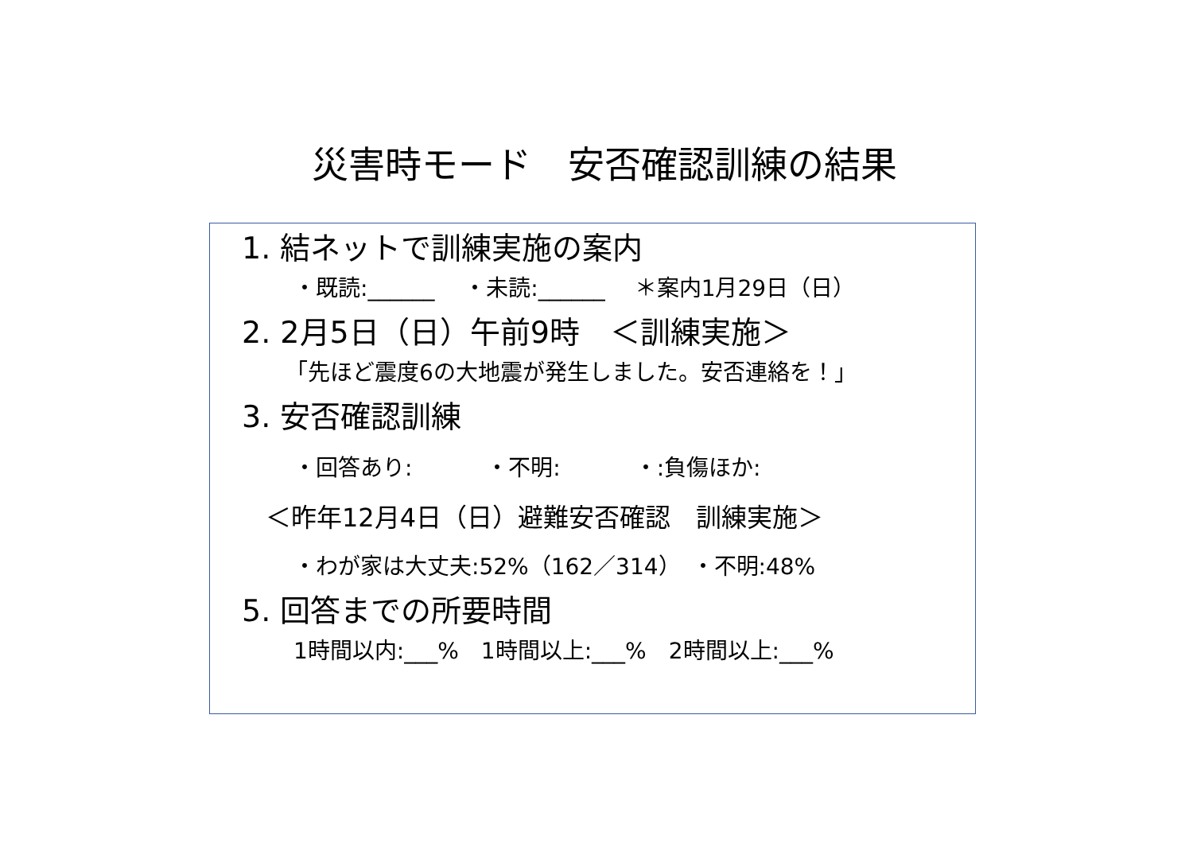災害時モード　安否確認訓練の結果
1. 結ネットで訓練実施の案内
・既読:______　 ・未読:______　 ＊案内1月29日（日）
2. 2月5日（日）午前9時　＜訓練実施＞
「先ほど震度6の大地震が発生しました。安否連絡を！」
3. 安否確認訓練
・回答あり:　　　 ・不明:　　　 ・:負傷ほか:
＜昨年12月4日（日）避難安否確認　訓練実施＞
・わが家は大丈夫:52%（162／314）　・不明:48%
5. 回答までの所要時間
1時間以内:___%　1時間以上:___%　2時間以上:___%